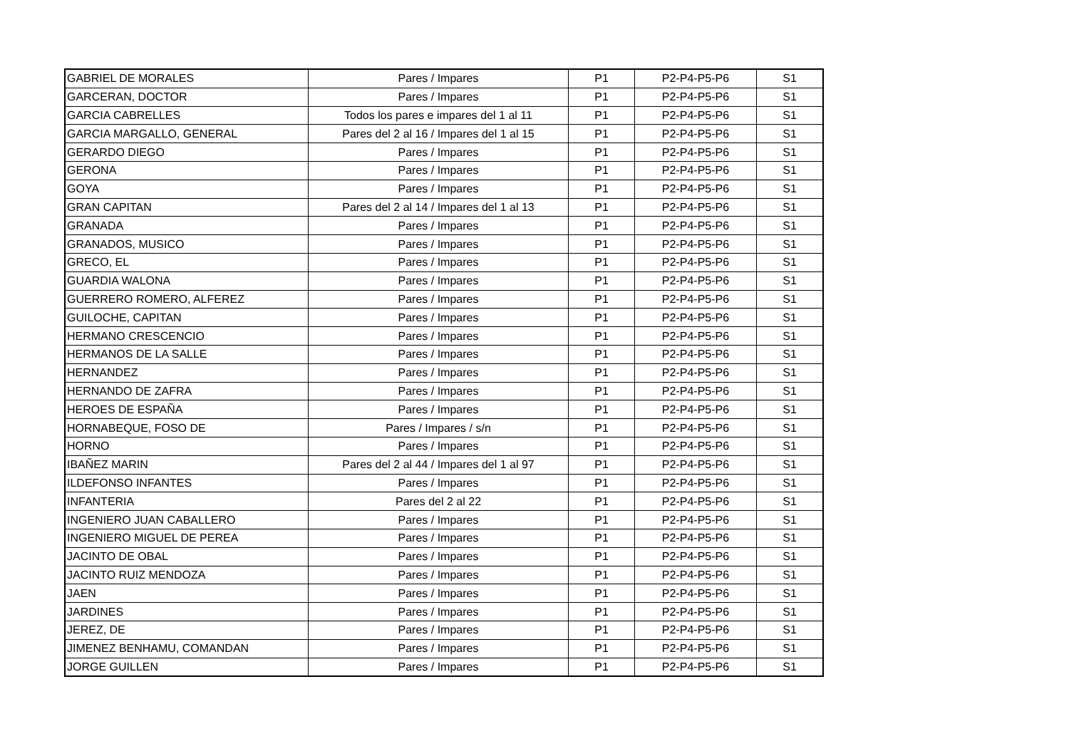| GABRIEL DE MORALES | Pares / Impares | P1 | P2-P4-P5-P6 | S1 |
| GARCERAN, DOCTOR | Pares / Impares | P1 | P2-P4-P5-P6 | S1 |
| GARCIA CABRELLES | Todos los pares e impares del 1 al 11 | P1 | P2-P4-P5-P6 | S1 |
| GARCIA MARGALLO, GENERAL | Pares del 2 al 16 / Impares del 1 al 15 | P1 | P2-P4-P5-P6 | S1 |
| GERARDO DIEGO | Pares / Impares | P1 | P2-P4-P5-P6 | S1 |
| GERONA | Pares / Impares | P1 | P2-P4-P5-P6 | S1 |
| GOYA | Pares / Impares | P1 | P2-P4-P5-P6 | S1 |
| GRAN CAPITAN | Pares del 2 al 14 / Impares del 1 al 13 | P1 | P2-P4-P5-P6 | S1 |
| GRANADA | Pares / Impares | P1 | P2-P4-P5-P6 | S1 |
| GRANADOS, MUSICO | Pares / Impares | P1 | P2-P4-P5-P6 | S1 |
| GRECO, EL | Pares / Impares | P1 | P2-P4-P5-P6 | S1 |
| GUARDIA WALONA | Pares / Impares | P1 | P2-P4-P5-P6 | S1 |
| GUERRERO ROMERO, ALFEREZ | Pares / Impares | P1 | P2-P4-P5-P6 | S1 |
| GUILOCHE, CAPITAN | Pares / Impares | P1 | P2-P4-P5-P6 | S1 |
| HERMANO CRESCENCIO | Pares / Impares | P1 | P2-P4-P5-P6 | S1 |
| HERMANOS DE LA SALLE | Pares / Impares | P1 | P2-P4-P5-P6 | S1 |
| HERNANDEZ | Pares / Impares | P1 | P2-P4-P5-P6 | S1 |
| HERNANDO DE ZAFRA | Pares / Impares | P1 | P2-P4-P5-P6 | S1 |
| HEROES DE ESPAÑA | Pares / Impares | P1 | P2-P4-P5-P6 | S1 |
| HORNABEQUE, FOSO DE | Pares / Impares / s/n | P1 | P2-P4-P5-P6 | S1 |
| HORNO | Pares / Impares | P1 | P2-P4-P5-P6 | S1 |
| IBAÑEZ MARIN | Pares del 2 al 44 / Impares del 1 al 97 | P1 | P2-P4-P5-P6 | S1 |
| ILDEFONSO INFANTES | Pares / Impares | P1 | P2-P4-P5-P6 | S1 |
| INFANTERIA | Pares del 2 al 22 | P1 | P2-P4-P5-P6 | S1 |
| INGENIERO JUAN CABALLERO | Pares / Impares | P1 | P2-P4-P5-P6 | S1 |
| INGENIERO MIGUEL DE PEREA | Pares / Impares | P1 | P2-P4-P5-P6 | S1 |
| JACINTO DE OBAL | Pares / Impares | P1 | P2-P4-P5-P6 | S1 |
| JACINTO RUIZ MENDOZA | Pares / Impares | P1 | P2-P4-P5-P6 | S1 |
| JAEN | Pares / Impares | P1 | P2-P4-P5-P6 | S1 |
| JARDINES | Pares / Impares | P1 | P2-P4-P5-P6 | S1 |
| JEREZ, DE | Pares / Impares | P1 | P2-P4-P5-P6 | S1 |
| JIMENEZ BENHAMU, COMANDAN | Pares / Impares | P1 | P2-P4-P5-P6 | S1 |
| JORGE GUILLEN | Pares / Impares | P1 | P2-P4-P5-P6 | S1 |